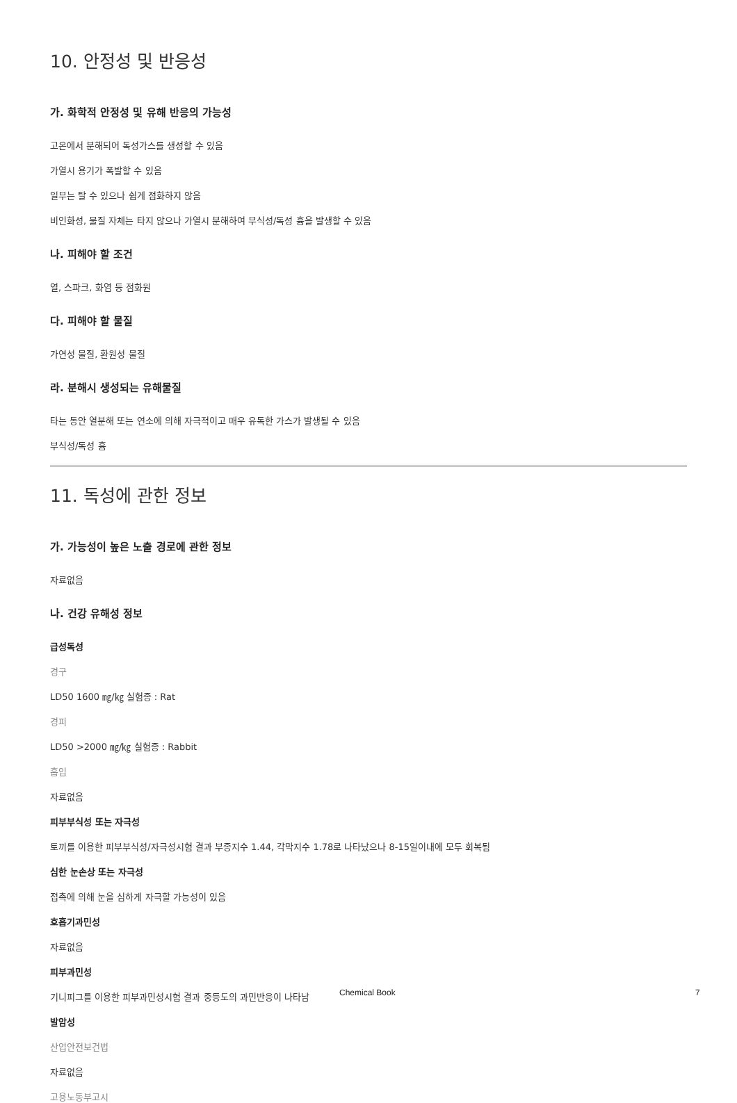10. 안정성 및 반응성
가. 화학적 안정성 및 유해 반응의 가능성
고온에서 분해되어 독성가스를 생성할 수 있음
가열시 용기가 폭발할 수 있음
일부는 탈 수 있으나 쉽게 점화하지 않음
비인화성, 물질 자체는 타지 않으나 가열시 분해하여 부식성/독성 흄을 발생할 수 있음
나. 피해야 할 조건
열, 스파크, 화염 등 점화원
다. 피해야 할 물질
가연성 물질, 환원성 물질
라. 분해시 생성되는 유해물질
타는 동안 열분해 또는 연소에 의해 자극적이고 매우 유독한 가스가 발생될 수 있음
부식성/독성 흄
11. 독성에 관한 정보
가. 가능성이 높은 노출 경로에 관한 정보
자료없음
나. 건강 유해성 정보
급성독성
경구
LD50 1600 ㎎/㎏ 실험종 : Rat
경피
LD50 >2000 ㎎/㎏ 실험종 : Rabbit
흡입
자료없음
피부부식성 또는 자극성
토끼를 이용한 피부부식성/자극성시험 결과 부종지수 1.44, 각막지수 1.78로 나타났으나 8-15일이내에 모두 회복됨
심한 눈손상 또는 자극성
접촉에 의해 눈을 심하게 자극할 가능성이 있음
호흡기과민성
자료없음
피부과민성
기니피그를 이용한 피부과민성시험 결과 중등도의 과민반응이 나타남
발암성
산업안전보건법
자료없음
고용노동부고시
Chemical Book 7